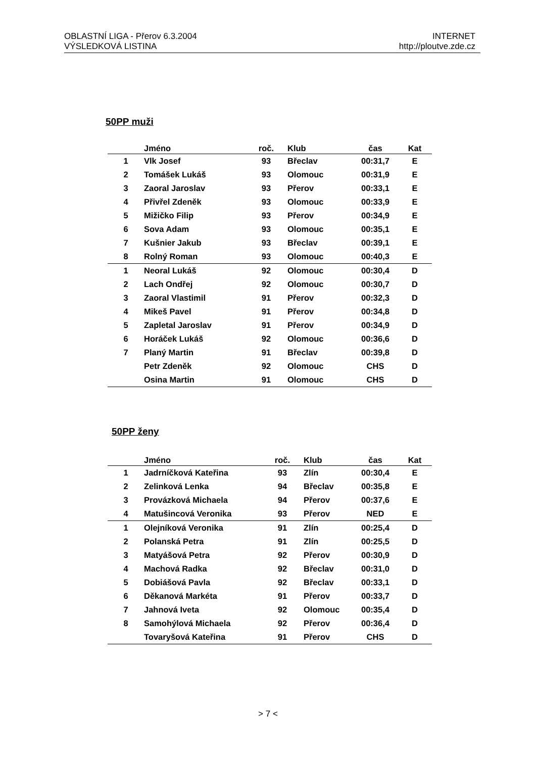OBLASTNÍ LIGA - Přerov 6.3.2004
VÝSLEDKOVÁ LISTINA
INTERNET
http://ploutve.zde.cz
50PP muži
| | Jméno | roč. | Klub | čas | Kat |
| --- | --- | --- | --- | --- | --- |
| 1 | Vlk Josef | 93 | Břeclav | 00:31,7 | E |
| 2 | Tomášek Lukáš | 93 | Olomouc | 00:31,9 | E |
| 3 | Zaoral Jaroslav | 93 | Přerov | 00:33,1 | E |
| 4 | Přivřel Zdeněk | 93 | Olomouc | 00:33,9 | E |
| 5 | Mižičko Filip | 93 | Přerov | 00:34,9 | E |
| 6 | Sova Adam | 93 | Olomouc | 00:35,1 | E |
| 7 | Kušnier Jakub | 93 | Břeclav | 00:39,1 | E |
| 8 | Rolný Roman | 93 | Olomouc | 00:40,3 | E |
| 1 | Neoral Lukáš | 92 | Olomouc | 00:30,4 | D |
| 2 | Lach Ondřej | 92 | Olomouc | 00:30,7 | D |
| 3 | Zaoral Vlastimil | 91 | Přerov | 00:32,3 | D |
| 4 | Mikeš Pavel | 91 | Přerov | 00:34,8 | D |
| 5 | Zapletal Jaroslav | 91 | Přerov | 00:34,9 | D |
| 6 | Horáček Lukáš | 92 | Olomouc | 00:36,6 | D |
| 7 | Planý Martin | 91 | Břeclav | 00:39,8 | D |
| | Petr Zdeněk | 92 | Olomouc | CHS | D |
| | Osina Martin | 91 | Olomouc | CHS | D |
50PP ženy
| | Jméno | roč. | Klub | čas | Kat |
| --- | --- | --- | --- | --- | --- |
| 1 | Jadrníčková Kateřina | 93 | Zlín | 00:30,4 | E |
| 2 | Zelinková Lenka | 94 | Břeclav | 00:35,8 | E |
| 3 | Provázková Michaela | 94 | Přerov | 00:37,6 | E |
| 4 | Matušincová Veronika | 93 | Přerov | NED | E |
| 1 | Olejníková Veronika | 91 | Zlín | 00:25,4 | D |
| 2 | Polanská Petra | 91 | Zlín | 00:25,5 | D |
| 3 | Matyášová Petra | 92 | Přerov | 00:30,9 | D |
| 4 | Machová Radka | 92 | Břeclav | 00:31,0 | D |
| 5 | Dobiášová Pavla | 92 | Břeclav | 00:33,1 | D |
| 6 | Děkanová Markéta | 91 | Přerov | 00:33,7 | D |
| 7 | Jahnová Iveta | 92 | Olomouc | 00:35,4 | D |
| 8 | Samohýlová Michaela | 92 | Přerov | 00:36,4 | D |
| | Tovaryšová Kateřina | 91 | Přerov | CHS | D |
> 7 <